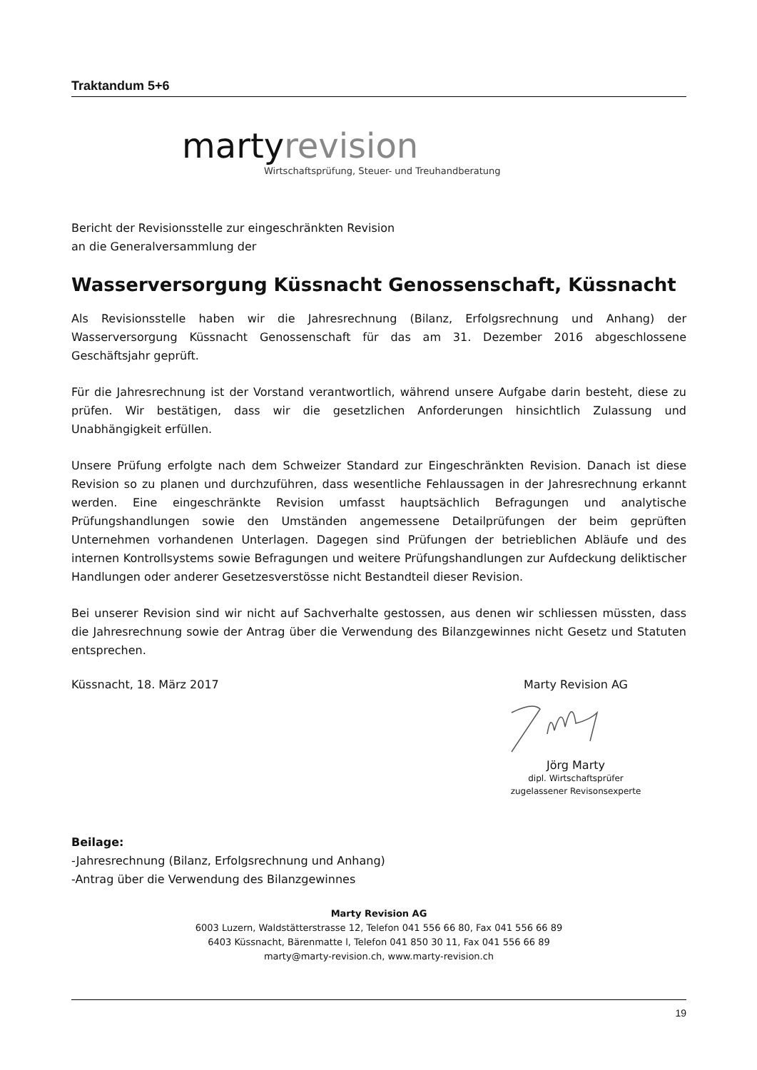Traktandum 5+6
martyrevision
Wirtschaftsprüfung, Steuer- und Treuhandberatung
Bericht der Revisionsstelle zur eingeschränkten Revision
an die Generalversammlung der
Wasserversorgung Küssnacht Genossenschaft, Küssnacht
Als Revisionsstelle haben wir die Jahresrechnung (Bilanz, Erfolgsrechnung und Anhang) der Wasserversorgung Küssnacht Genossenschaft für das am 31. Dezember 2016 abgeschlossene Geschäftsjahr geprüft.
Für die Jahresrechnung ist der Vorstand verantwortlich, während unsere Aufgabe darin besteht, diese zu prüfen. Wir bestätigen, dass wir die gesetzlichen Anforderungen hinsichtlich Zulassung und Unabhängigkeit erfüllen.
Unsere Prüfung erfolgte nach dem Schweizer Standard zur Eingeschränkten Revision. Danach ist diese Revision so zu planen und durchzuführen, dass wesentliche Fehlaussagen in der Jahresrechnung erkannt werden. Eine eingeschränkte Revision umfasst hauptsächlich Befragungen und analytische Prüfungshandlungen sowie den Umständen angemessene Detailprüfungen der beim geprüften Unternehmen vorhandenen Unterlagen. Dagegen sind Prüfungen der betrieblichen Abläufe und des internen Kontrollsystems sowie Befragungen und weitere Prüfungshandlungen zur Aufdeckung deliktischer Handlungen oder anderer Gesetzesverstösse nicht Bestandteil dieser Revision.
Bei unserer Revision sind wir nicht auf Sachverhalte gestossen, aus denen wir schliessen müssten, dass die Jahresrechnung sowie der Antrag über die Verwendung des Bilanzgewinnes nicht Gesetz und Statuten entsprechen.
Küssnacht, 18. März 2017 Marty Revision AG
Jörg Marty
dipl. Wirtschaftsprüfer
zugelassener Revisonsexperte
Beilage:
-Jahresrechnung (Bilanz, Erfolgsrechnung und Anhang)
-Antrag über die Verwendung des Bilanzgewinnes
Marty Revision AG
6003 Luzern, Waldstätterstrasse 12, Telefon 041 556 66 80, Fax 041 556 66 89
6403 Küssnacht, Bärenmatte l, Telefon 041 850 30 11, Fax 041 556 66 89
marty@marty-revision.ch, www.marty-revision.ch
19